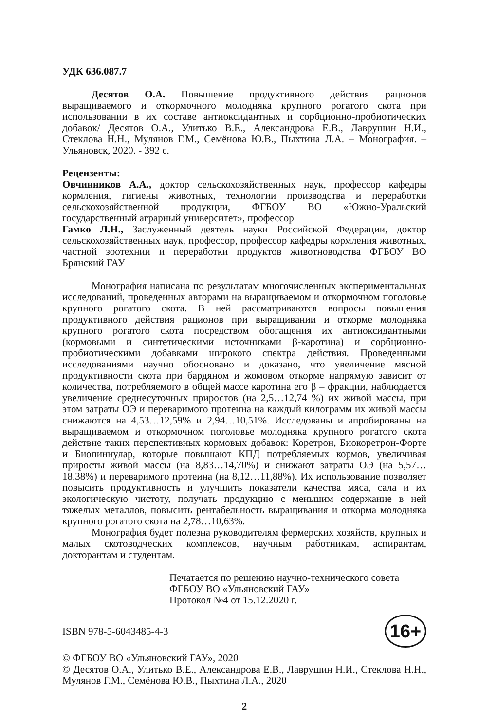УДК 636.087.7
Десятов О.А. Повышение продуктивного действия рационов выращиваемого и откормочного молодняка крупного рогатого скота при использовании в их составе антиоксидантных и сорбционно-пробиотических добавок/ Десятов О.А., Улитько В.Е., Александрова Е.В., Лаврушин Н.И., Стеклова Н.Н., Мулянов Г.М., Семёнова Ю.В., Пыхтина Л.А. – Монография. – Ульяновск, 2020. - 392 с.
Рецензенты:
Овчинников А.А., доктор сельскохозяйственных наук, профессор кафедры кормления, гигиены животных, технологии производства и переработки сельскохозяйственной продукции, ФГБОУ ВО «Южно-Уральский государственный аграрный университет», профессор
Гамко Л.Н., Заслуженный деятель науки Российской Федерации, доктор сельскохозяйственных наук, профессор, профессор кафедры кормления животных, частной зоотехнии и переработки продуктов животноводства ФГБОУ ВО Брянский ГАУ
Монография написана по результатам многочисленных экспериментальных исследований, проведенных авторами на выращиваемом и откормочном поголовье крупного рогатого скота. В ней рассматриваются вопросы повышения продуктивного действия рационов при выращивании и откорме молодняка крупного рогатого скота посредством обогащения их антиоксидантными (кормовыми и синтетическими источниками β-каротина) и сорбционно-пробиотическими добавками широкого спектра действия. Проведенными исследованиями научно обосновано и доказано, что увеличение мясной продуктивности скота при бардяном и жомовом откорме напрямую зависит от количества, потребляемого в общей массе каротина его β – фракции, наблюдается увеличение среднесуточных приростов (на 2,5…12,74 %) их живой массы, при этом затраты ОЭ и переваримого протеина на каждый килограмм их живой массы снижаются на 4,53…12,59% и 2,94…10,51%. Исследованы и апробированы на выращиваемом и откормочном поголовье молодняка крупного рогатого скота действие таких перспективных кормовых добавок: Коретрон, Биокоретрон-Форте и Биопиннулар, которые повышают КПД потребляемых кормов, увеличивая приросты живой массы (на 8,83…14,70%) и снижают затраты ОЭ (на 5,57…18,38%) и переваримого протеина (на 8,12…11,88%). Их использование позволяет повысить продуктивность и улучшить показатели качества мяса, сала и их экологическую чистоту, получать продукцию с меньшим содержание в ней тяжелых металлов, повысить рентабельность выращивания и откорма молодняка крупного рогатого скота на 2,78…10,63%.
Монография будет полезна руководителям фермерских хозяйств, крупных и малых скотоводческих комплексов, научным работникам, аспирантам, докторантам и студентам.
Печатается по решению научно-технического совета
ФГБОУ ВО «Ульяновский ГАУ»
Протокол №4 от 15.12.2020 г.
ISBN 978-5-6043485-4-3 16+
© ФГБОУ ВО «Ульяновский ГАУ», 2020
© Десятов О.А., Улитько В.Е., Александрова Е.В., Лаврушин Н.И., Стеклова Н.Н., Мулянов Г.М., Семёнова Ю.В., Пыхтина Л.А., 2020
2